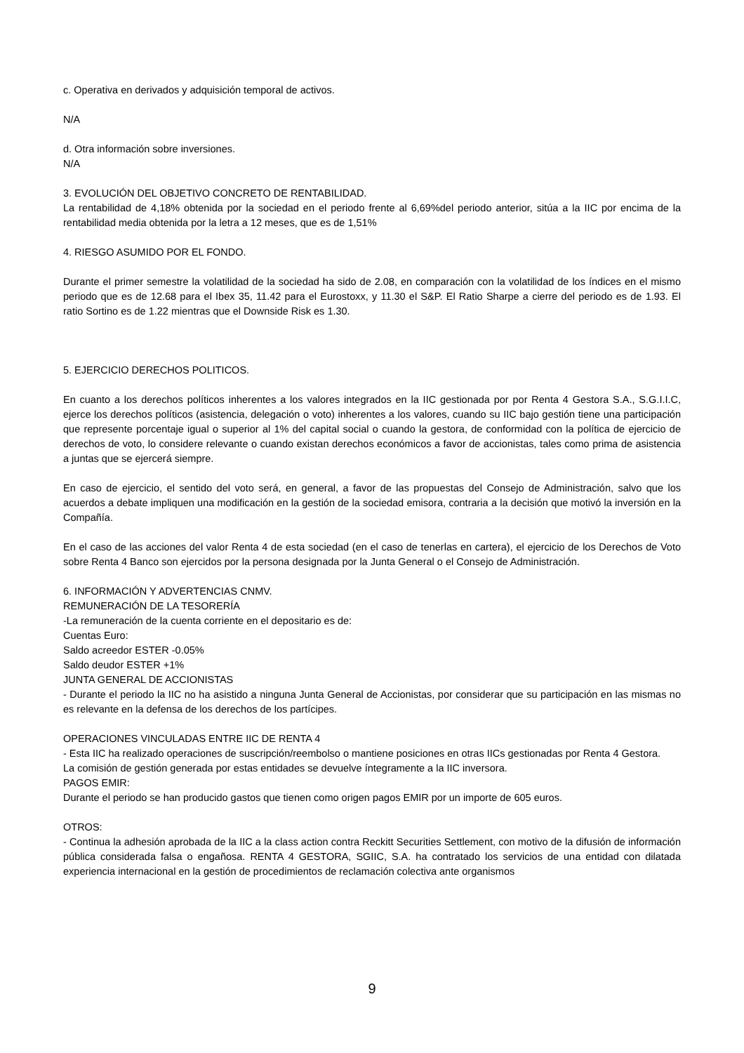c. Operativa en derivados y adquisición temporal de activos.
N/A
d. Otra información sobre inversiones.
N/A
3. EVOLUCIÓN DEL OBJETIVO CONCRETO DE RENTABILIDAD.
La rentabilidad de 4,18% obtenida por la sociedad en el periodo frente al 6,69%del periodo anterior, sitúa a la IIC por encima de la rentabilidad media obtenida por la letra a 12 meses, que es de 1,51%
4. RIESGO ASUMIDO POR EL FONDO.
Durante el primer semestre la volatilidad de la sociedad ha sido de 2.08, en comparación con la volatilidad de los índices en el mismo periodo que es de 12.68 para el Ibex 35, 11.42 para el Eurostoxx, y 11.30 el S&P. El Ratio Sharpe a cierre del periodo es de 1.93. El ratio Sortino es de 1.22 mientras que el Downside Risk es 1.30.
5. EJERCICIO DERECHOS POLITICOS.
En cuanto a los derechos políticos inherentes a los valores integrados en la IIC gestionada por por Renta 4 Gestora S.A., S.G.I.I.C, ejerce los derechos políticos (asistencia, delegación o voto) inherentes a los valores, cuando su IIC bajo gestión tiene una participación que represente porcentaje igual o superior al 1% del capital social o cuando la gestora, de conformidad con la política de ejercicio de derechos de voto, lo considere relevante o cuando existan derechos económicos a favor de accionistas, tales como prima de asistencia a juntas que se ejercerá siempre.
En caso de ejercicio, el sentido del voto será, en general, a favor de las propuestas del Consejo de Administración, salvo que los acuerdos a debate impliquen una modificación en la gestión de la sociedad emisora, contraria a la decisión que motivó la inversión en la Compañía.
En el caso de las acciones del valor Renta 4 de esta sociedad (en el caso de tenerlas en cartera), el ejercicio de los Derechos de Voto sobre Renta 4 Banco son ejercidos por la persona designada por la Junta General o el Consejo de Administración.
6. INFORMACIÓN Y ADVERTENCIAS CNMV.
REMUNERACIÓN DE LA TESORERÍA
-La remuneración de la cuenta corriente en el depositario es de:
Cuentas Euro:
Saldo acreedor ESTER -0.05%
Saldo deudor ESTER +1%
JUNTA GENERAL DE ACCIONISTAS
- Durante el periodo la IIC no ha asistido a ninguna Junta General de Accionistas, por considerar que su participación en las mismas no es relevante en la defensa de los derechos de los partícipes.
OPERACIONES VINCULADAS ENTRE IIC DE RENTA 4
- Esta IIC ha realizado operaciones de suscripción/reembolso o mantiene posiciones en otras IICs gestionadas por Renta 4 Gestora.
La comisión de gestión generada por estas entidades se devuelve íntegramente a la IIC inversora.
PAGOS EMIR:
Durante el periodo se han producido gastos que tienen como origen pagos EMIR por un importe de 605 euros.
OTROS:
- Continua la adhesión aprobada de la IIC a la class action contra Reckitt Securities Settlement, con motivo de la difusión de información pública considerada falsa o engañosa. RENTA 4 GESTORA, SGIIC, S.A. ha contratado los servicios de una entidad con dilatada experiencia internacional en la gestión de procedimientos de reclamación colectiva ante organismos
9